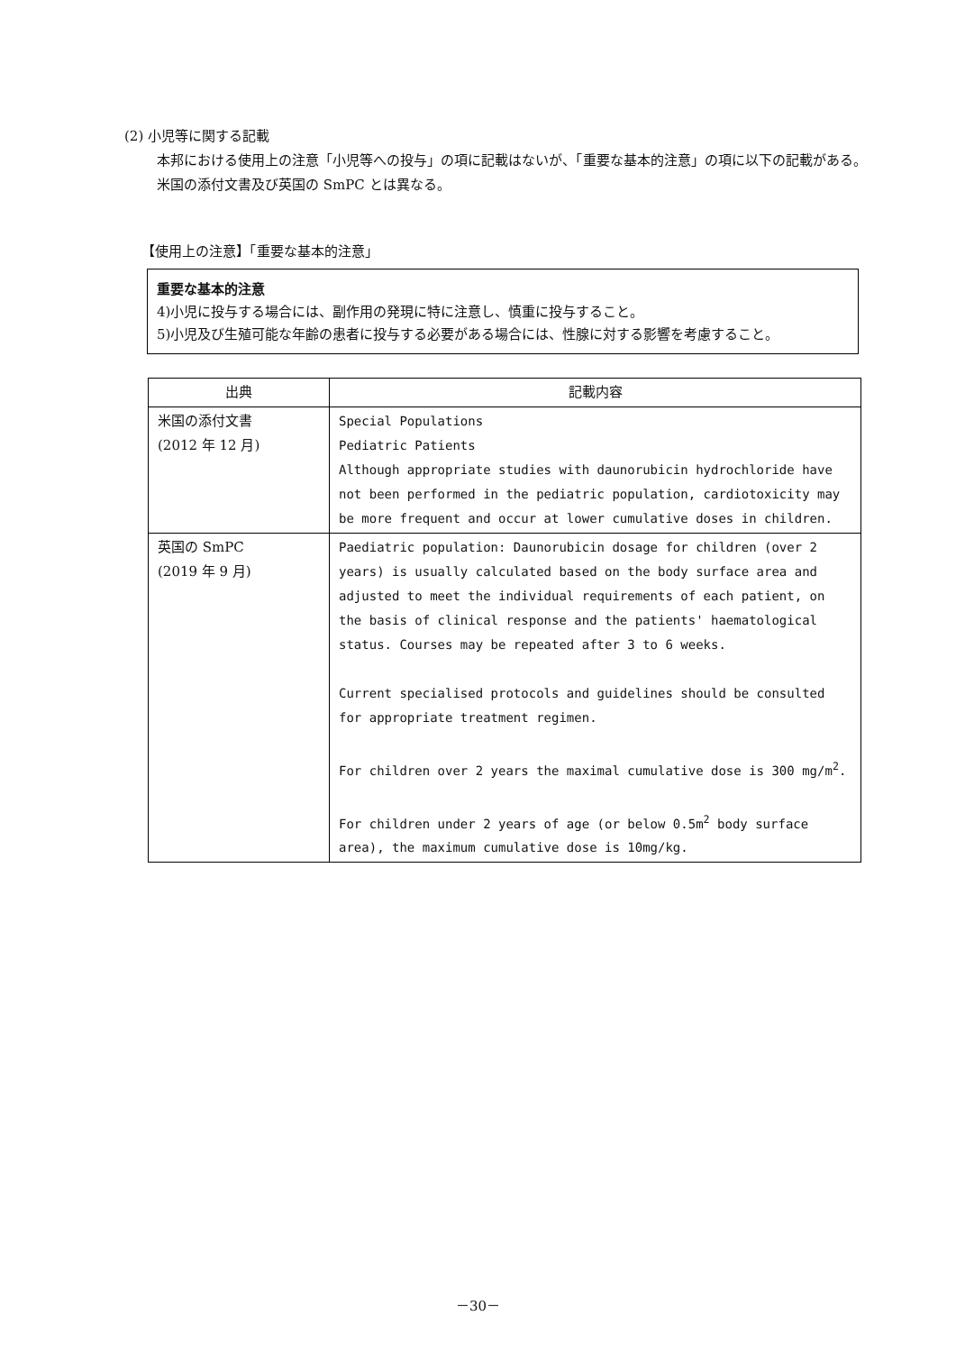(2) 小児等に関する記載
本邦における使用上の注意「小児等への投与」の項に記載はないが、「重要な基本的注意」の項に以下の記載がある。米国の添付文書及び英国の SmPC とは異なる。
【使用上の注意】「重要な基本的注意」
重要な基本的注意
4)小児に投与する場合には、副作用の発現に特に注意し、慎重に投与すること。
5)小児及び生殖可能な年齢の患者に投与する必要がある場合には、性腺に対する影響を考慮すること。
| 出典 | 記載内容 |
| --- | --- |
| 米国の添付文書 (2012 年 12 月) | Special Populations Pediatric Patients Although appropriate studies with daunorubicin hydrochloride have not been performed in the pediatric population, cardiotoxicity may be more frequent and occur at lower cumulative doses in children. |
| 英国の SmPC (2019 年 9 月) | Paediatric population: Daunorubicin dosage for children (over 2 years) is usually calculated based on the body surface area and adjusted to meet the individual requirements of each patient, on the basis of clinical response and the patients' haematological status. Courses may be repeated after 3 to 6 weeks. Current specialised protocols and guidelines should be consulted for appropriate treatment regimen. For children over 2 years the maximal cumulative dose is 300 mg/m<sup>2</sup>. For children under 2 years of age (or below 0.5m<sup>2</sup> body surface area), the maximum cumulative dose is 10mg/kg. |
－30－